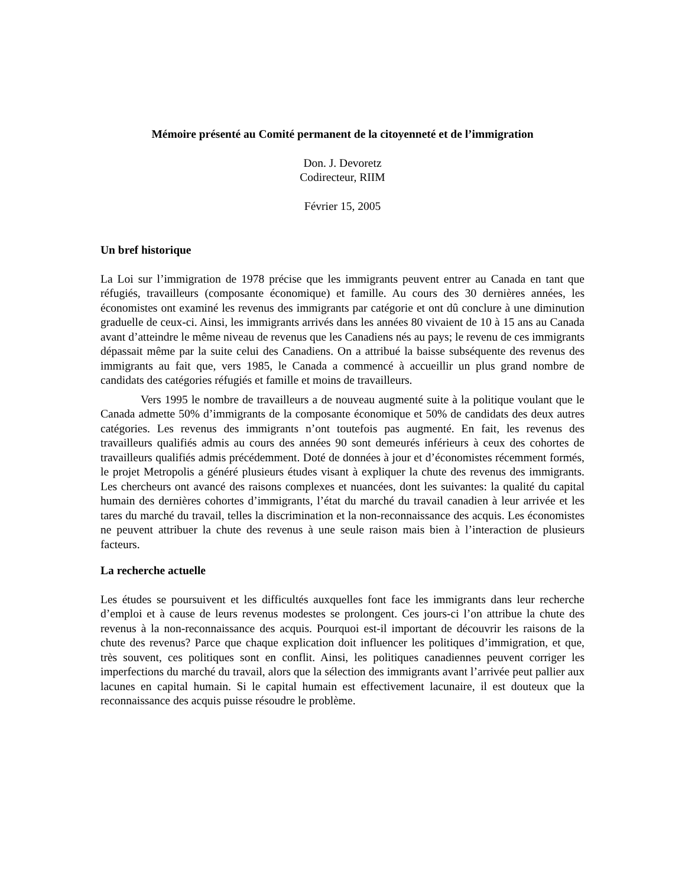Mémoire présenté au Comité permanent de la citoyenneté et de l’immigration
Don. J. Devoretz
Codirecteur, RIIM
Février 15, 2005
Un bref historique
La Loi sur l’immigration de 1978 précise que les immigrants peuvent entrer au Canada en tant que réfugiés, travailleurs (composante économique) et famille. Au cours des 30 dernières années, les économistes ont examiné les revenus des immigrants par catégorie et ont dû conclure à une diminution graduelle de ceux-ci. Ainsi, les immigrants arrivés dans les années 80 vivaient de 10 à 15 ans au Canada avant d’atteindre le même niveau de revenus que les Canadiens nés au pays; le revenu de ces immigrants dépassait même par la suite celui des Canadiens. On a attribué la baisse subséquente des revenus des immigrants au fait que, vers 1985, le Canada a commencé à accueillir un plus grand nombre de candidats des catégories réfugiés et famille et moins de travailleurs.
Vers 1995 le nombre de travailleurs a de nouveau augmenté suite à la politique voulant que le Canada admette 50% d’immigrants de la composante économique et 50% de candidats des deux autres catégories. Les revenus des immigrants n’ont toutefois pas augmenté. En fait, les revenus des travailleurs qualifiés admis au cours des années 90 sont demeurés inférieurs à ceux des cohortes de travailleurs qualifiés admis précédemment. Doté de données à jour et d’économistes récemment formés, le projet Metropolis a généré plusieurs études visant à expliquer la chute des revenus des immigrants. Les chercheurs ont avancé des raisons complexes et nuancées, dont les suivantes: la qualité du capital humain des dernières cohortes d’immigrants, l’état du marché du travail canadien à leur arrivée et les tares du marché du travail, telles la discrimination et la non-reconnaissance des acquis. Les économistes ne peuvent attribuer la chute des revenus à une seule raison mais bien à l’interaction de plusieurs facteurs.
La recherche actuelle
Les études se poursuivent et les difficultés auxquelles font face les immigrants dans leur recherche d’emploi et à cause de leurs revenus modestes se prolongent. Ces jours-ci l’on attribue la chute des revenus à la non-reconnaissance des acquis. Pourquoi est-il important de découvrir les raisons de la chute des revenus? Parce que chaque explication doit influencer les politiques d’immigration, et que, très souvent, ces politiques sont en conflit. Ainsi, les politiques canadiennes peuvent corriger les imperfections du marché du travail, alors que la sélection des immigrants avant l’arrivée peut pallier aux lacunes en capital humain. Si le capital humain est effectivement lacunaire, il est douteux que la reconnaissance des acquis puisse résoudre le problème.